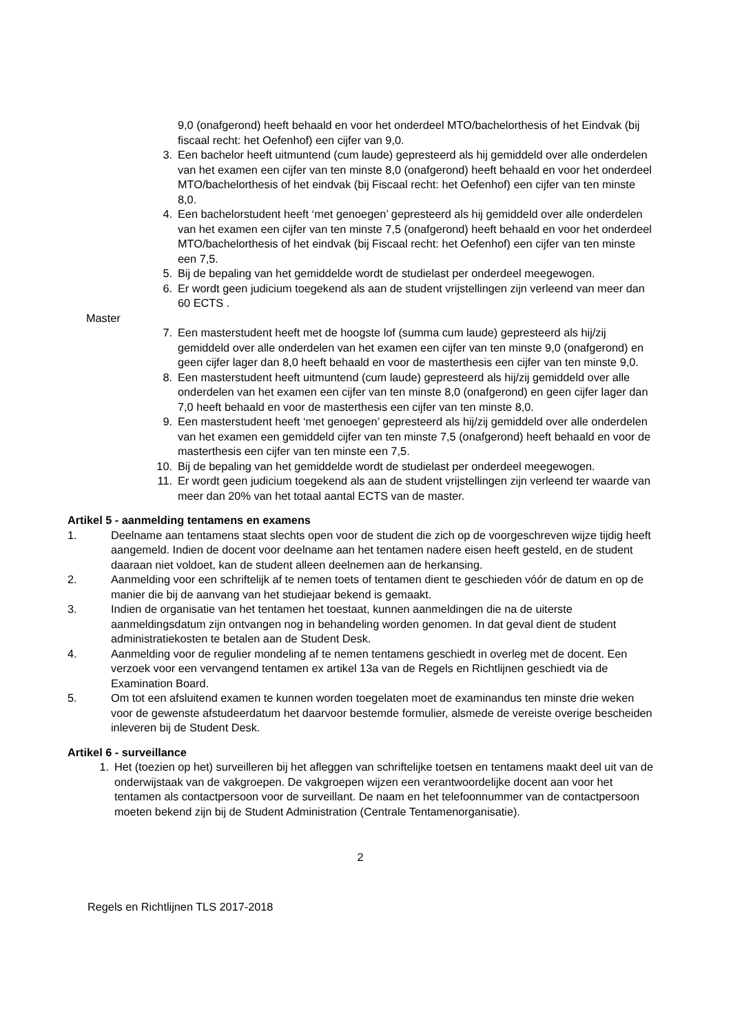9,0 (onafgerond) heeft behaald en voor het onderdeel MTO/bachelorthesis of het Eindvak (bij fiscaal recht: het Oefenhof) een cijfer van 9,0.
3. Een bachelor heeft uitmuntend (cum laude) gepresteerd als hij gemiddeld over alle onderdelen van het examen een cijfer van ten minste 8,0 (onafgerond) heeft behaald en voor het onderdeel MTO/bachelorthesis of het eindvak (bij Fiscaal recht: het Oefenhof) een cijfer van ten minste 8,0.
4. Een bachelorstudent heeft ‘met genoegen’ gepresteerd als hij gemiddeld over alle onderdelen van het examen een cijfer van ten minste 7,5 (onafgerond) heeft behaald en voor het onderdeel MTO/bachelorthesis of het eindvak (bij Fiscaal recht: het Oefenhof) een cijfer van ten minste een 7,5.
5. Bij de bepaling van het gemiddelde wordt de studielast per onderdeel meegewogen.
6. Er wordt geen judicium toegekend als aan de student vrijstellingen zijn verleend van meer dan 60 ECTS .
Master
7. Een masterstudent heeft met de hoogste lof (summa cum laude) gepresteerd als hij/zij gemiddeld over alle onderdelen van het examen een cijfer van ten minste 9,0 (onafgerond) en geen cijfer lager dan 8,0 heeft behaald en voor de masterthesis een cijfer van ten minste 9,0.
8. Een masterstudent heeft uitmuntend (cum laude) gepresteerd als hij/zij gemiddeld over alle onderdelen van het examen een cijfer van ten minste 8,0 (onafgerond) en geen cijfer lager dan 7,0 heeft behaald en voor de masterthesis een cijfer van ten minste 8,0.
9. Een masterstudent heeft ‘met genoegen’ gepresteerd als hij/zij gemiddeld over alle onderdelen van het examen een gemiddeld cijfer van ten minste 7,5 (onafgerond) heeft behaald en voor de masterthesis een cijfer van ten minste een 7,5.
10. Bij de bepaling van het gemiddelde wordt de studielast per onderdeel meegewogen.
11. Er wordt geen judicium toegekend als aan de student vrijstellingen zijn verleend ter waarde van meer dan 20% van het totaal aantal ECTS van de master.
Artikel 5 - aanmelding tentamens en examens
1. Deelname aan tentamens staat slechts open voor de student die zich op de voorgeschreven wijze tijdig heeft aangemeld. Indien de docent voor deelname aan het tentamen nadere eisen heeft gesteld, en de student daaraan niet voldoet, kan de student alleen deelnemen aan de herkansing.
2. Aanmelding voor een schriftelijk af te nemen toets of tentamen dient te geschieden vóór de datum en op de manier die bij de aanvang van het studiejaar bekend is gemaakt.
3. Indien de organisatie van het tentamen het toestaat, kunnen aanmeldingen die na de uiterste aanmeldingsdatum zijn ontvangen nog in behandeling worden genomen. In dat geval dient de student administratiekosten te betalen aan de Student Desk.
4. Aanmelding voor de regulier mondeling af te nemen tentamens geschiedt in overleg met de docent. Een verzoek voor een vervangend tentamen ex artikel 13a van de Regels en Richtlijnen geschiedt via de Examination Board.
5. Om tot een afsluitend examen te kunnen worden toegelaten moet de examinandus ten minste drie weken voor de gewenste afstudeerdatum het daarvoor bestemde formulier, alsmede de vereiste overige bescheiden inleveren bij de Student Desk.
Artikel 6 - surveillance
1. Het (toezien op het) surveilleren bij het afleggen van schriftelijke toetsen en tentamens maakt deel uit van de onderwijstaak van de vakgroepen. De vakgroepen wijzen een verantwoordelijke docent aan voor het tentamen als contactpersoon voor de surveillant. De naam en het telefoonnummer van de contactpersoon moeten bekend zijn bij de Student Administration (Centrale Tentamenorganisatie).
2
Regels en Richtlijnen TLS 2017-2018